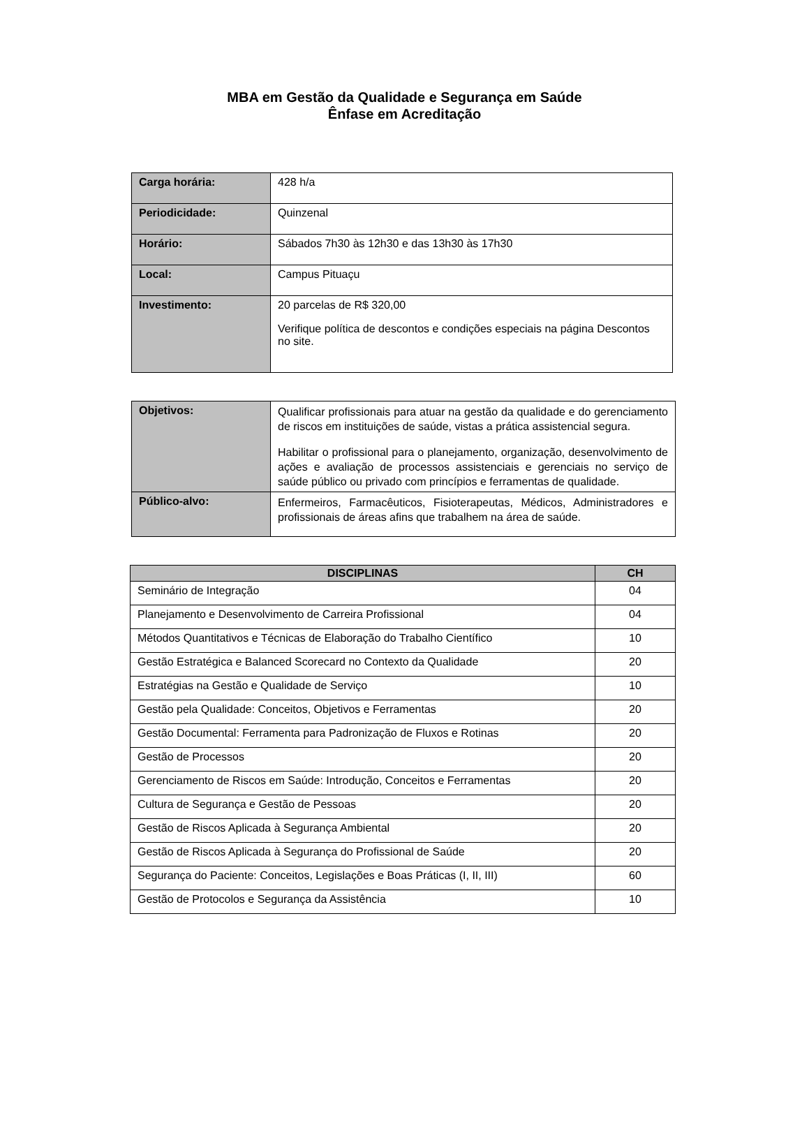MBA em Gestão da Qualidade e Segurança em Saúde
Ênfase em Acreditação
| Carga horária: | 428 h/a |
| Periodicidade: | Quinzenal |
| Horário: | Sábados 7h30 às 12h30 e das 13h30 às 17h30 |
| Local: | Campus Pituaçu |
| Investimento: | 20 parcelas de R$ 320,00 Verifique política de descontos e condições especiais na página Descontos no site. |
| Objetivos: | Qualificar profissionais para atuar na gestão da qualidade e do gerenciamento de riscos em instituições de saúde, vistas a prática assistencial segura. Habilitar o profissional para o planejamento, organização, desenvolvimento de ações e avaliação de processos assistenciais e gerenciais no serviço de saúde público ou privado com princípios e ferramentas de qualidade. |
| Público-alvo: | Enfermeiros, Farmacêuticos, Fisioterapeutas, Médicos, Administradores e profissionais de áreas afins que trabalhem na área de saúde. |
| DISCIPLINAS | CH |
| --- | --- |
| Seminário de Integração | 04 |
| Planejamento e Desenvolvimento de Carreira Profissional | 04 |
| Métodos Quantitativos e Técnicas de Elaboração do Trabalho Científico | 10 |
| Gestão Estratégica e Balanced Scorecard no Contexto da Qualidade | 20 |
| Estratégias na Gestão e Qualidade de Serviço | 10 |
| Gestão pela Qualidade: Conceitos, Objetivos e Ferramentas | 20 |
| Gestão Documental: Ferramenta para Padronização de Fluxos e Rotinas | 20 |
| Gestão de Processos | 20 |
| Gerenciamento de Riscos em Saúde: Introdução, Conceitos e Ferramentas | 20 |
| Cultura de Segurança e Gestão de Pessoas | 20 |
| Gestão de Riscos Aplicada à Segurança Ambiental | 20 |
| Gestão de Riscos Aplicada à Segurança do Profissional de Saúde | 20 |
| Segurança do Paciente: Conceitos, Legislações e Boas Práticas (I, II, III) | 60 |
| Gestão de Protocolos e Segurança da Assistência | 10 |